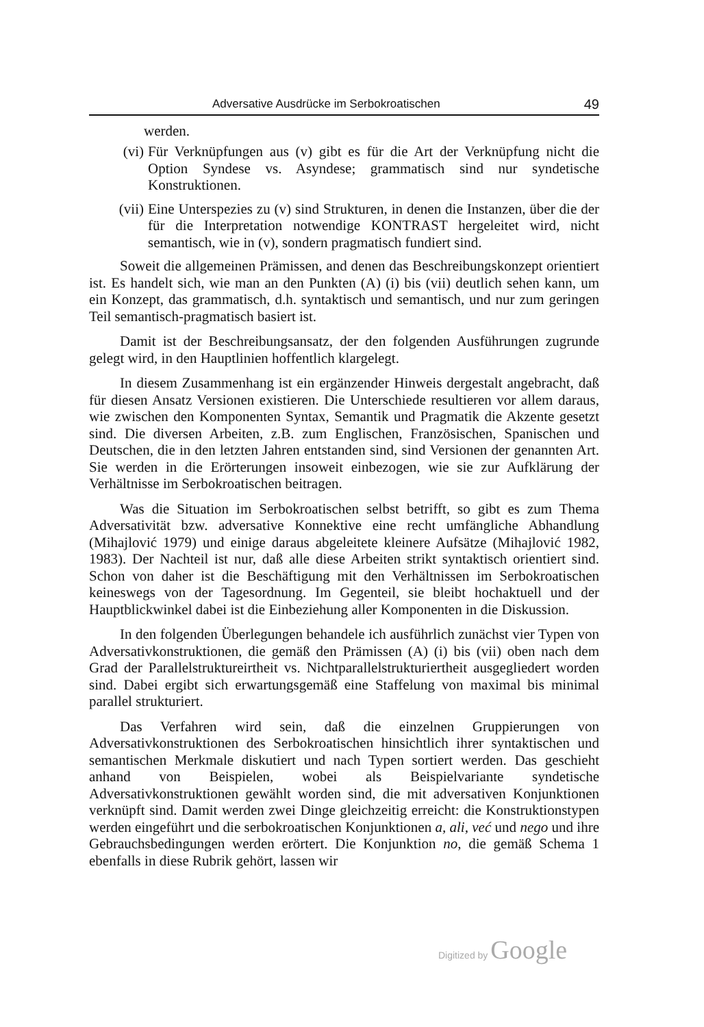Adversative Ausdrücke im Serbokroatischen 49
werden.
(vi) Für Verknüpfungen aus (v) gibt es für die Art der Verknüpfung nicht die Option Syndese vs. Asyndese; grammatisch sind nur syndetische Konstruktionen.
(vii) Eine Unterspezies zu (v) sind Strukturen, in denen die Instanzen, über die der für die Interpretation notwendige KONTRAST hergeleitet wird, nicht semantisch, wie in (v), sondern pragmatisch fundiert sind.
Soweit die allgemeinen Prämissen, and denen das Beschreibungskonzept orientiert ist. Es handelt sich, wie man an den Punkten (A) (i) bis (vii) deutlich sehen kann, um ein Konzept, das grammatisch, d.h. syntaktisch und semantisch, und nur zum geringen Teil semantisch-pragmatisch basiert ist.
Damit ist der Beschreibungsansatz, der den folgenden Ausführungen zugrunde gelegt wird, in den Hauptlinien hoffentlich klargelegt.
In diesem Zusammenhang ist ein ergänzender Hinweis dergestalt angebracht, daß für diesen Ansatz Versionen existieren. Die Unterschiede resultieren vor allem daraus, wie zwischen den Komponenten Syntax, Semantik und Pragmatik die Akzente gesetzt sind. Die diversen Arbeiten, z.B. zum Englischen, Französischen, Spanischen und Deutschen, die in den letzten Jahren entstanden sind, sind Versionen der genannten Art. Sie werden in die Erörterungen insoweit einbezogen, wie sie zur Aufklärung der Verhältnisse im Serbokroatischen beitragen.
Was die Situation im Serbokroatischen selbst betrifft, so gibt es zum Thema Adversativität bzw. adversative Konnektive eine recht umfängliche Abhandlung (Mihajlović 1979) und einige daraus abgeleitete kleinere Aufsätze (Mihajlović 1982, 1983). Der Nachteil ist nur, daß alle diese Arbeiten strikt syntaktisch orientiert sind. Schon von daher ist die Beschäftigung mit den Verhältnissen im Serbokroatischen keineswegs von der Tagesordnung. Im Gegenteil, sie bleibt hochaktuell und der Hauptblickwinkel dabei ist die Einbeziehung aller Komponenten in die Diskussion.
In den folgenden Überlegungen behandele ich ausführlich zunächst vier Typen von Adversativkonstruktionen, die gemäß den Prämissen (A) (i) bis (vii) oben nach dem Grad der Parallelstruktureirtheit vs. Nichtparallelstrukturiertheit ausgegliedert worden sind. Dabei ergibt sich erwartungsgemäß eine Staffelung von maximal bis minimal parallel strukturiert.
Das Verfahren wird sein, daß die einzelnen Gruppierungen von Adversativkonstruktionen des Serbokroatischen hinsichtlich ihrer syntaktischen und semantischen Merkmale diskutiert und nach Typen sortiert werden. Das geschieht anhand von Beispielen, wobei als Beispielvariante syndetische Adversativkonstruktionen gewählt worden sind, die mit adversativen Konjunktionen verknüpft sind. Damit werden zwei Dinge gleichzeitig erreicht: die Konstruktionstypen werden eingeführt und die serbokroatischen Konjunktionen a, ali, već und nego und ihre Gebrauchsbedingungen werden erörtert. Die Konjunktion no, die gemäß Schema 1 ebenfalls in diese Rubrik gehört, lassen wir
Digitized by Google